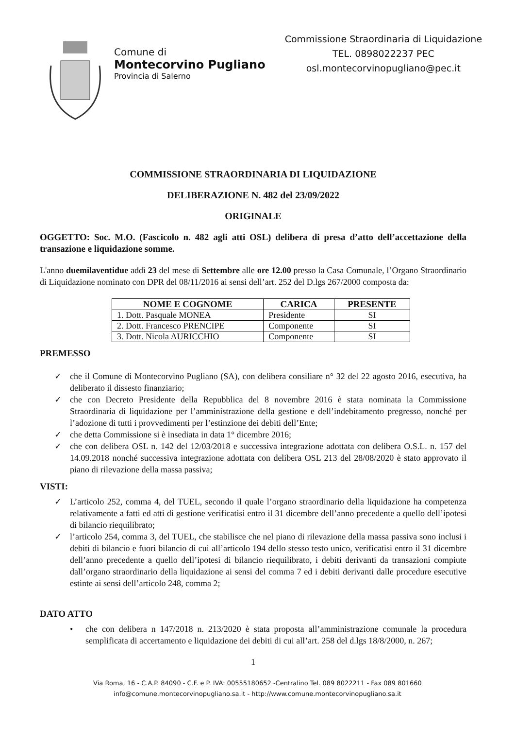Comune di
Montecorvino Pugliano
Provincia di Salerno
Commissione Straordinaria di Liquidazione
TEL. 0898022237 PEC
osl.montecorvinopugliano@pec.it
COMMISSIONE STRAORDINARIA DI LIQUIDAZIONE
DELIBERAZIONE N. 482 del 23/09/2022
ORIGINALE
OGGETTO: Soc. M.O. (Fascicolo n. 482 agli atti OSL) delibera di presa d’atto dell’accettazione della transazione e liquidazione somme.
L'anno duemilaventidue addì 23 del mese di Settembre alle ore 12.00 presso la Casa Comunale, l’Organo Straordinario di Liquidazione nominato con DPR del 08/11/2016 ai sensi dell’art. 252 del D.lgs 267/2000 composta da:
| NOME E COGNOME | CARICA | PRESENTE |
| --- | --- | --- |
| 1. Dott. Pasquale MONEA | Presidente | SI |
| 2. Dott. Francesco PRENCIPE | Componente | SI |
| 3. Dott. Nicola AURICCHIO | Componente | SI |
PREMESSO
✓ che il Comune di Montecorvino Pugliano (SA), con delibera consiliare n° 32 del 22 agosto 2016, esecutiva, ha deliberato il dissesto finanziario;
✓ che con Decreto Presidente della Repubblica del 8 novembre 2016 è stata nominata la Commissione Straordinaria di liquidazione per l’amministrazione della gestione e dell’indebitamento pregresso, nonché per l’adozione di tutti i provvedimenti per l’estinzione dei debiti dell’Ente;
✓ che detta Commissione si è insediata in data 1° dicembre 2016;
✓ che con delibera OSL n. 142 del 12/03/2018 e successiva integrazione adottata con delibera O.S.L. n. 157 del 14.09.2018 nonché successiva integrazione adottata con delibera OSL 213 del 28/08/2020 è stato approvato il piano di rilevazione della massa passiva;
VISTI:
✓ L’articolo 252, comma 4, del TUEL, secondo il quale l’organo straordinario della liquidazione ha competenza relativamente a fatti ed atti di gestione verificatisi entro il 31 dicembre dell’anno precedente a quello dell’ipotesi di bilancio riequilibrato;
✓ l’articolo 254, comma 3, del TUEL, che stabilisce che nel piano di rilevazione della massa passiva sono inclusi i debiti di bilancio e fuori bilancio di cui all’articolo 194 dello stesso testo unico, verificatisi entro il 31 dicembre dell’anno precedente a quello dell’ipotesi di bilancio riequilibrato, i debiti derivanti da transazioni compiute dall’organo straordinario della liquidazione ai sensi del comma 7 ed i debiti derivanti dalle procedure esecutive estinte ai sensi dell’articolo 248, comma 2;
DATO ATTO
• che con delibera n 147/2018 n. 213/2020 è stata proposta all’amministrazione comunale la procedura semplificata di accertamento e liquidazione dei debiti di cui all’art. 258 del d.lgs 18/8/2000, n. 267;
1
Via Roma, 16 - C.A.P. 84090 - C.F. e P. IVA: 00555180652 -Centralino Tel. 089 8022211 - Fax 089 801660
info@comune.montecorvinopugliano.sa.it - http://www.comune.montecorvinopugliano.sa.it